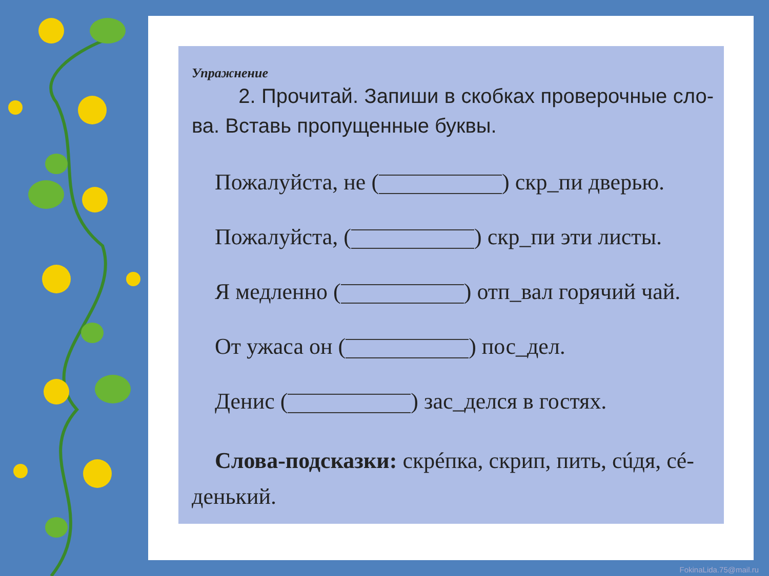Упражнение
2. Прочитай. Запиши в скобках проверочные сло-ва. Вставь пропущенные буквы.
Пожалуйста, не ( ) скр_пи дверью.
Пожалуйста, ( ) скр_пи эти листы.
Я медленно ( ) отп_вал горячий чай.
От ужаса он ( ) пос_дел.
Денис ( ) зас_делся в гостях.
Слова-подсказки: скрéпка, скрип, пить, сúдя, сé-
денький.
FokinaLida.75@mail.ru